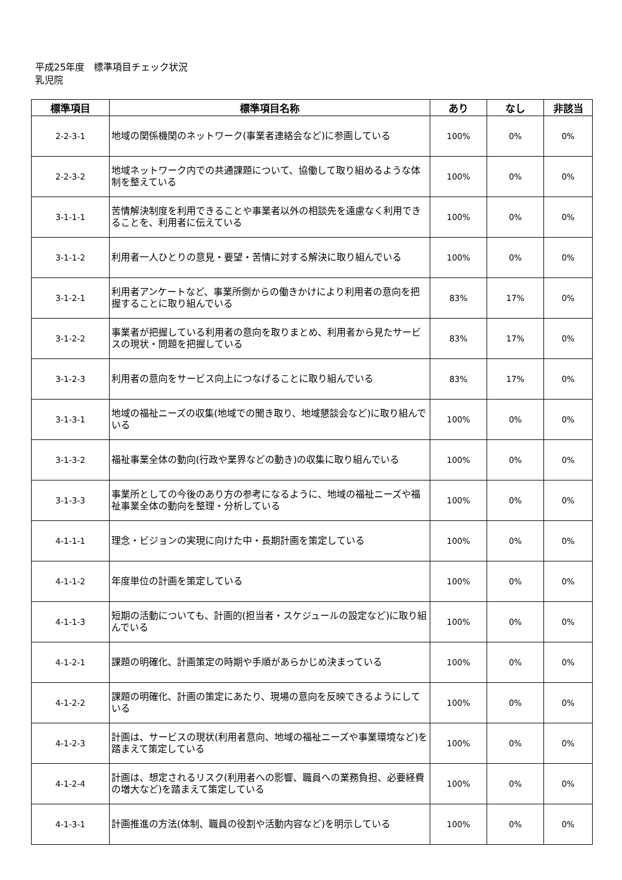平成25年度　標準項目チェック状況
乳児院
| 標準項目 | 標準項目名称 | あり | なし | 非該当 |
| --- | --- | --- | --- | --- |
| 2-2-3-1 | 地域の関係機関のネットワーク(事業者連絡会など)に参画している | 100% | 0% | 0% |
| 2-2-3-2 | 地域ネットワーク内での共通課題について、協働して取り組めるような体制を整えている | 100% | 0% | 0% |
| 3-1-1-1 | 苦情解決制度を利用できることや事業者以外の相談先を遠慮なく利用できることを、利用者に伝えている | 100% | 0% | 0% |
| 3-1-1-2 | 利用者一人ひとりの意見・要望・苦情に対する解決に取り組んでいる | 100% | 0% | 0% |
| 3-1-2-1 | 利用者アンケートなど、事業所側からの働きかけにより利用者の意向を把握することに取り組んでいる | 83% | 17% | 0% |
| 3-1-2-2 | 事業者が把握している利用者の意向を取りまとめ、利用者から見たサービスの現状・問題を把握している | 83% | 17% | 0% |
| 3-1-2-3 | 利用者の意向をサービス向上につなげることに取り組んでいる | 83% | 17% | 0% |
| 3-1-3-1 | 地域の福祉ニーズの収集(地域での聞き取り、地域懇談会など)に取り組んでいる | 100% | 0% | 0% |
| 3-1-3-2 | 福祉事業全体の動向(行政や業界などの動き)の収集に取り組んでいる | 100% | 0% | 0% |
| 3-1-3-3 | 事業所としての今後のあり方の参考になるように、地域の福祉ニーズや福祉事業全体の動向を整理・分析している | 100% | 0% | 0% |
| 4-1-1-1 | 理念・ビジョンの実現に向けた中・長期計画を策定している | 100% | 0% | 0% |
| 4-1-1-2 | 年度単位の計画を策定している | 100% | 0% | 0% |
| 4-1-1-3 | 短期の活動についても、計画的(担当者・スケジュールの設定など)に取り組んでいる | 100% | 0% | 0% |
| 4-1-2-1 | 課題の明確化、計画策定の時期や手順があらかじめ決まっている | 100% | 0% | 0% |
| 4-1-2-2 | 課題の明確化、計画の策定にあたり、現場の意向を反映できるようにしている | 100% | 0% | 0% |
| 4-1-2-3 | 計画は、サービスの現状(利用者意向、地域の福祉ニーズや事業環境など)を踏まえて策定している | 100% | 0% | 0% |
| 4-1-2-4 | 計画は、想定されるリスク(利用者への影響、職員への業務負担、必要経費の増大など)を踏まえて策定している | 100% | 0% | 0% |
| 4-1-3-1 | 計画推進の方法(体制、職員の役割や活動内容など)を明示している | 100% | 0% | 0% |